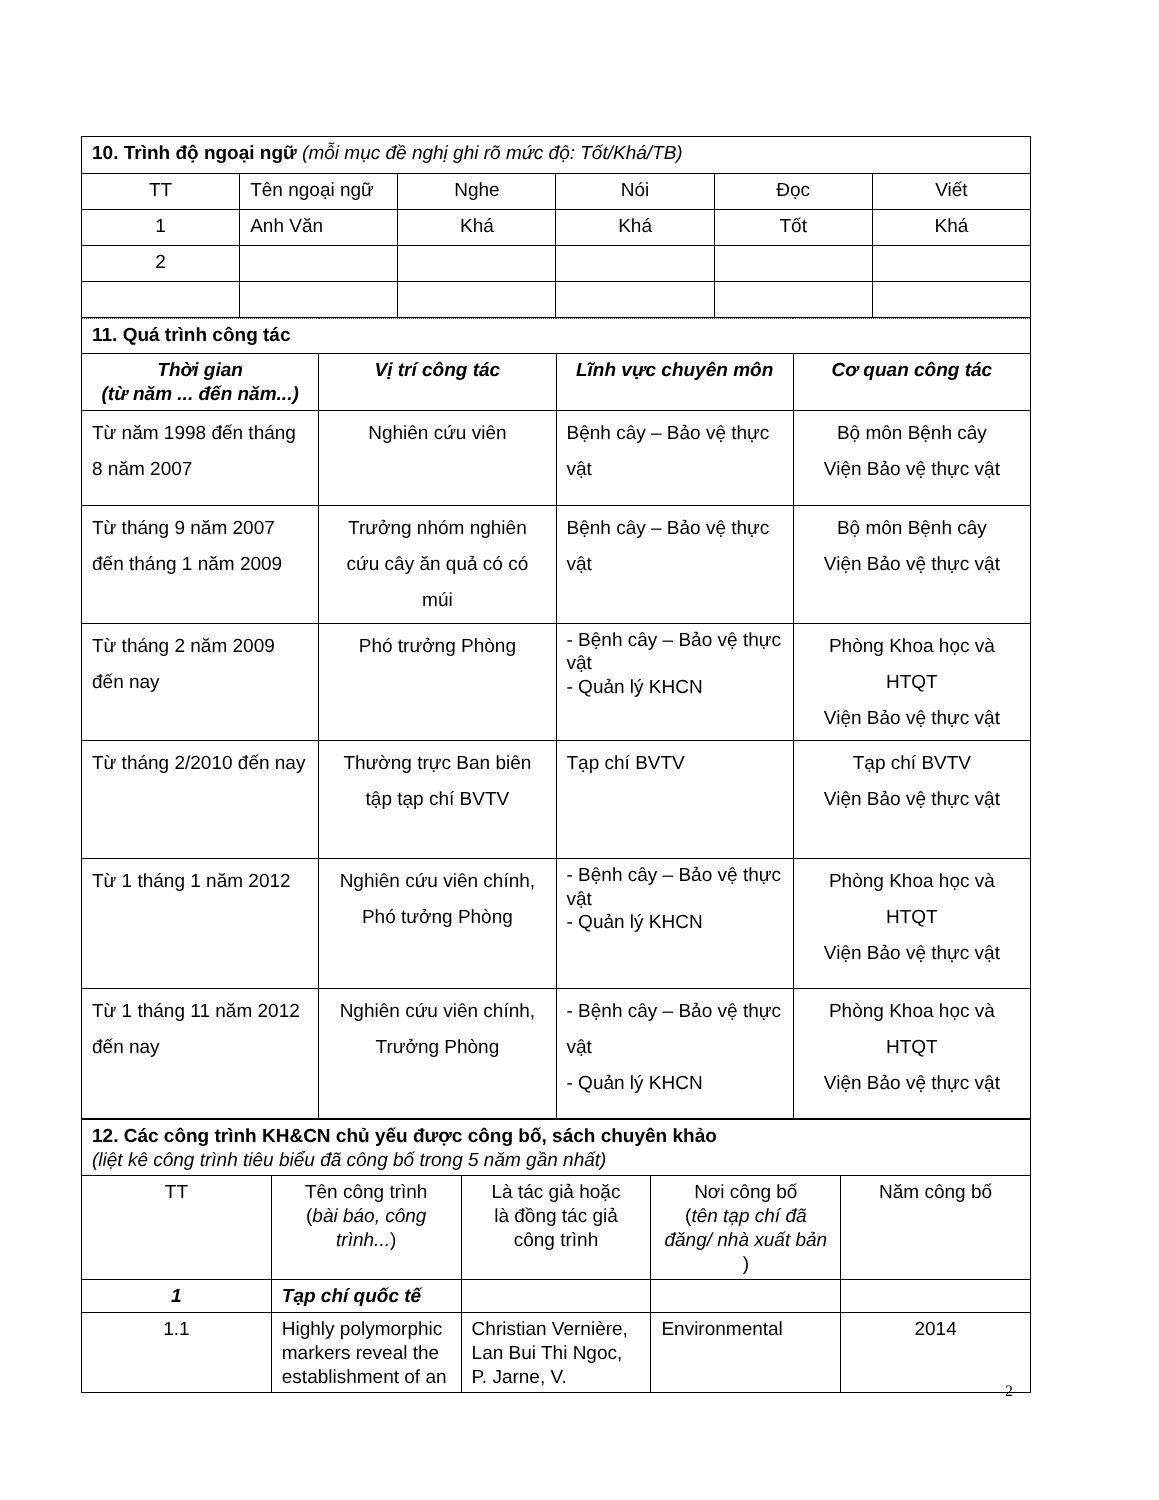| 10. Trình độ ngoại ngữ (mỗi mục đề nghị ghi rõ mức độ: Tốt/Khá/TB) | | | | | |
| TT | Tên ngoại ngữ | Nghe | Nói | Đọc | Viết |
| 1 | Anh Văn | Khá | Khá | Tốt | Khá |
| 2 | | | | | |
| 11. Quá trình công tác | | | |
| Thời gian (từ năm ... đến năm...) | Vị trí công tác | Lĩnh vực chuyên môn | Cơ quan công tác |
| Từ năm 1998 đến tháng 8 năm 2007 | Nghiên cứu viên | Bệnh cây – Bảo vệ thực vật | Bộ môn Bệnh cây Viện Bảo vệ thực vật |
| Từ tháng 9 năm 2007 đến tháng 1 năm 2009 | Trưởng nhóm nghiên cứu cây ăn quả có có múi | Bệnh cây – Bảo vệ thực vật | Bộ môn Bệnh cây Viện Bảo vệ thực vật |
| Từ tháng 2 năm 2009 đến nay | Phó trưởng Phòng | - Bệnh cây – Bảo vệ thực vật - Quản lý KHCN | Phòng Khoa học và HTQT Viện Bảo vệ thực vật |
| Từ tháng 2/2010 đến nay | Thường trực Ban biên tập tạp chí BVTV | Tạp chí BVTV | Tạp chí BVTV Viện Bảo vệ thực vật |
| Từ 1 tháng 1 năm 2012 | Nghiên cứu viên chính, Phó tưởng Phòng | - Bệnh cây – Bảo vệ thực vật - Quản lý KHCN | Phòng Khoa học và HTQT Viện Bảo vệ thực vật |
| Từ 1 tháng 11 năm 2012 đến nay | Nghiên cứu viên chính, Trưởng Phòng | - Bệnh cây – Bảo vệ thực vật - Quản lý KHCN | Phòng Khoa học và HTQT Viện Bảo vệ thực vật |
| 12. Các công trình KH&CN chủ yếu được công bố, sách chuyên khảo (liệt kê công trình tiêu biểu đã công bố trong 5 năm gần nhất) | | | | |
| TT | Tên công trình ( bài báo, công trình... ) | Là tác giả hoặc là đồng tác giả công trình | Nơi công bố ( tên tạp chí đã đăng/ nhà xuất bản ) | Năm công bố |
| 1 | Tạp chí quốc tế | | | |
| 1.1 | Highly polymorphic markers reveal the establishment of an | Christian Vernière, Lan Bui Thi Ngoc, P. Jarne, V. | Environmental | 2014 |
2